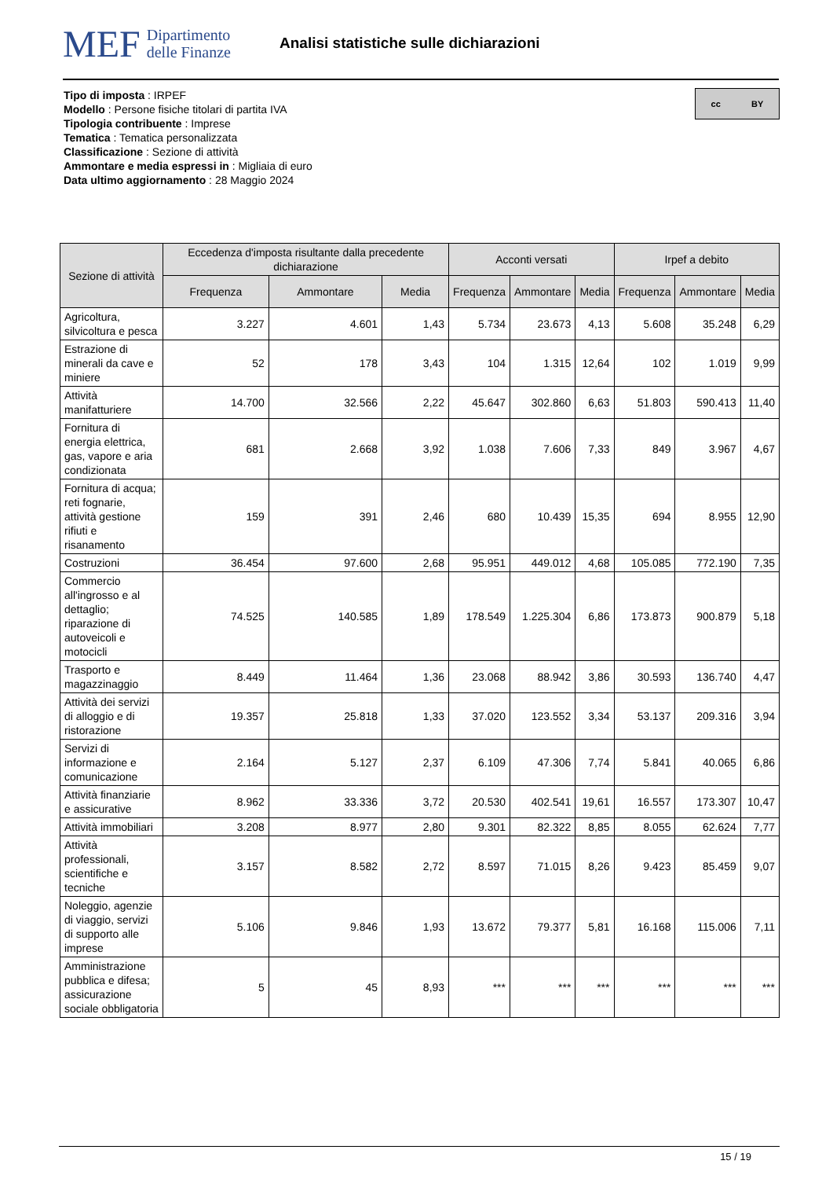MEF Dipartimento
delle Finanze
Analisi statistiche sulle dichiarazioni
Tipo di imposta : IRPEF
Modello : Persone fisiche titolari di partita IVA
Tipologia contribuente : Imprese
Tematica : Tematica personalizzata
Classificazione : Sezione di attività
Ammontare e media espressi in : Migliaia di euro
Data ultimo aggiornamento : 28 Maggio 2024
cc BY
| Sezione di attività | Eccedenza d'imposta risultante dalla precedente dichiarazione | | | Acconti versati | | | Irpef a debito | | |
| --- | --- | --- | --- | --- | --- | --- | --- | --- | --- |
| | Frequenza | Ammontare | Media | Frequenza | Ammontare | Media | Frequenza | Ammontare | Media |
| Agricoltura, silvicoltura e pesca | 3.227 | 4.601 | 1,43 | 5.734 | 23.673 | 4,13 | 5.608 | 35.248 | 6,29 |
| Estrazione di minerali da cave e miniere | 52 | 178 | 3,43 | 104 | 1.315 | 12,64 | 102 | 1.019 | 9,99 |
| Attività manifatturiere | 14.700 | 32.566 | 2,22 | 45.647 | 302.860 | 6,63 | 51.803 | 590.413 | 11,40 |
| Fornitura di energia elettrica, gas, vapore e aria condizionata | 681 | 2.668 | 3,92 | 1.038 | 7.606 | 7,33 | 849 | 3.967 | 4,67 |
| Fornitura di acqua; reti fognarie, attività gestione rifiuti e risanamento | 159 | 391 | 2,46 | 680 | 10.439 | 15,35 | 694 | 8.955 | 12,90 |
| Costruzioni | 36.454 | 97.600 | 2,68 | 95.951 | 449.012 | 4,68 | 105.085 | 772.190 | 7,35 |
| Commercio all'ingrosso e al dettaglio; riparazione di autoveicoli e motocicli | 74.525 | 140.585 | 1,89 | 178.549 | 1.225.304 | 6,86 | 173.873 | 900.879 | 5,18 |
| Trasporto e magazzinaggio | 8.449 | 11.464 | 1,36 | 23.068 | 88.942 | 3,86 | 30.593 | 136.740 | 4,47 |
| Attività dei servizi di alloggio e di ristorazione | 19.357 | 25.818 | 1,33 | 37.020 | 123.552 | 3,34 | 53.137 | 209.316 | 3,94 |
| Servizi di informazione e comunicazione | 2.164 | 5.127 | 2,37 | 6.109 | 47.306 | 7,74 | 5.841 | 40.065 | 6,86 |
| Attività finanziarie e assicurative | 8.962 | 33.336 | 3,72 | 20.530 | 402.541 | 19,61 | 16.557 | 173.307 | 10,47 |
| Attività immobiliari | 3.208 | 8.977 | 2,80 | 9.301 | 82.322 | 8,85 | 8.055 | 62.624 | 7,77 |
| Attività professionali, scientifiche e tecniche | 3.157 | 8.582 | 2,72 | 8.597 | 71.015 | 8,26 | 9.423 | 85.459 | 9,07 |
| Noleggio, agenzie di viaggio, servizi di supporto alle imprese | 5.106 | 9.846 | 1,93 | 13.672 | 79.377 | 5,81 | 16.168 | 115.006 | 7,11 |
| Amministrazione pubblica e difesa; assicurazione sociale obbligatoria | 5 | 45 | 8,93 | *** | *** | *** | *** | *** | *** |
15 / 19